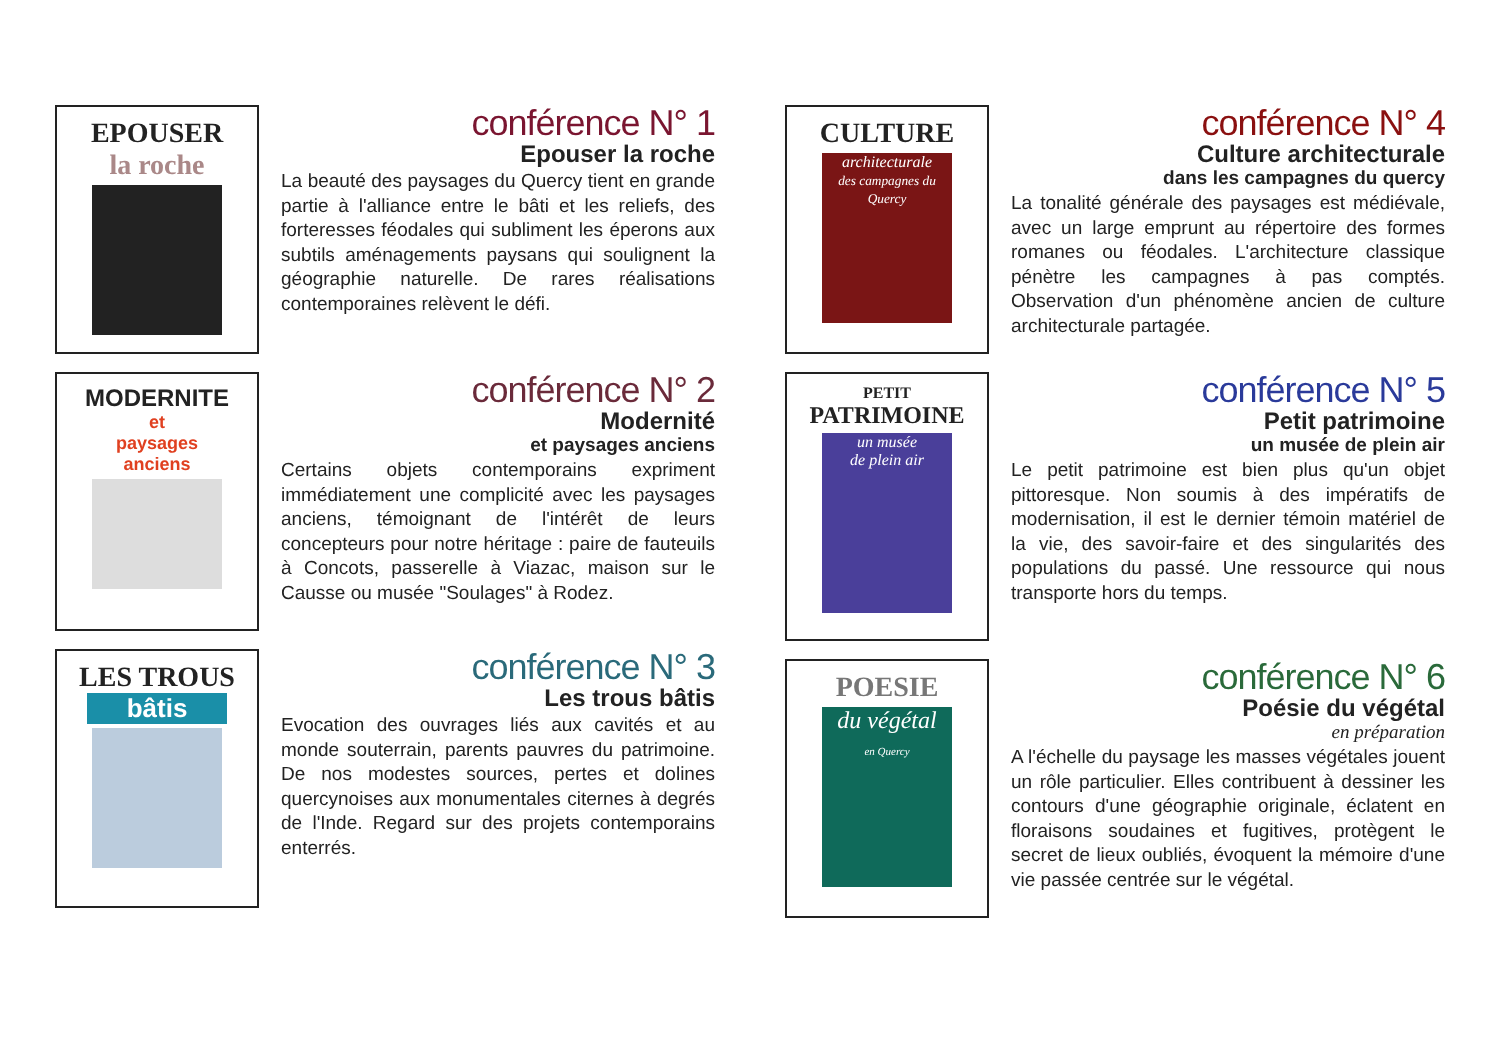EPOUSER
la roche
conférence N° 1
Epouser la roche
La beauté des paysages du Quercy tient en grande partie à l'alliance entre le bâti et les reliefs, des forteresses féodales qui subliment les éperons aux subtils aménagements paysans qui soulignent la géographie naturelle. De rares réalisations contemporaines relèvent le défi.
MODERNITE
et
paysages
anciens
conférence N° 2
Modernité
et paysages anciens
Certains objets contemporains expriment immédiatement une complicité avec les paysages anciens, témoignant de l'intérêt de leurs concepteurs pour notre héritage : paire de fauteuils à Concots, passerelle à Viazac, maison sur le Causse ou musée "Soulages" à Rodez.
LES TROUS
bâtis
conférence N° 3
Les trous bâtis
Evocation des ouvrages liés aux cavités et au monde souterrain, parents pauvres du patrimoine. De nos modestes sources, pertes et dolines quercynoises aux monumentales citernes à degrés de l'Inde. Regard sur des projets contemporains enterrés.
CULTURE
architecturale
des campagnes du Quercy
conférence N° 4
Culture architecturale
dans les campagnes du quercy
La tonalité générale des paysages est médiévale, avec un large emprunt au répertoire des formes romanes ou féodales. L'architecture classique pénètre les campagnes à pas comptés. Observation d'un phénomène ancien de culture architecturale partagée.
PETIT
PATRIMOINE
un musée
de plein air
conférence N° 5
Petit patrimoine
un musée de plein air
Le petit patrimoine est bien plus qu'un objet pittoresque. Non soumis à des impératifs de modernisation, il est le dernier témoin matériel de la vie, des savoir-faire et des singularités des populations du passé. Une ressource qui nous transporte hors du temps.
POESIE
du végétal
en Quercy
conférence N° 6
Poésie du végétal
en préparation
A l'échelle du paysage les masses végétales jouent un rôle particulier. Elles contribuent à dessiner les contours d'une géographie originale, éclatent en floraisons soudaines et fugitives, protègent le secret de lieux oubliés, évoquent la mémoire d'une vie passée centrée sur le végétal.